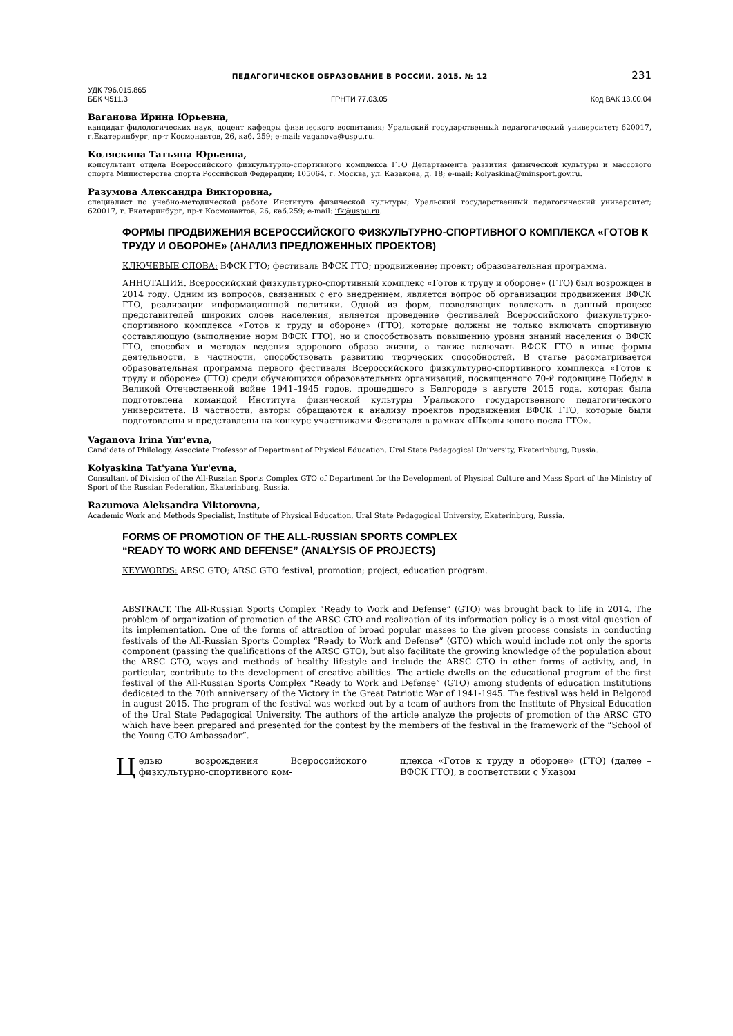ПЕДАГОГИЧЕСКОЕ ОБРАЗОВАНИЕ В РОССИИ. 2015. № 12 231
УДК 796.015.865
ББК Ч511.3 ГРНТИ 77.03.05 Код ВАК 13.00.04
Ваганова Ирина Юрьевна,
кандидат филологических наук, доцент кафедры физического воспитания; Уральский государственный педагогический университет; 620017, г.Екатеринбург, пр-т Космонавтов, 26, каб. 259; e-mail: vaganova@uspu.ru.
Коляскина Татьяна Юрьевна,
консультант отдела Всероссийского физкультурно-спортивного комплекса ГТО Департамента развития физической культуры и массового спорта Министерства спорта Российской Федерации; 105064, г. Москва, ул. Казакова, д. 18; e-mail: Kolyaskina@minsport.gov.ru.
Разумова Александра Викторовна,
специалист по учебно-методической работе Института физической культуры; Уральский государственный педагогический университет; 620017, г. Екатеринбург, пр-т Космонавтов, 26, каб.259; e-mail: ifk@uspu.ru.
ФОРМЫ ПРОДВИЖЕНИЯ ВСЕРОССИЙСКОГО ФИЗКУЛЬТУРНО-СПОРТИВНОГО КОМПЛЕКСА «ГОТОВ К ТРУДУ И ОБОРОНЕ» (АНАЛИЗ ПРЕДЛОЖЕННЫХ ПРОЕКТОВ)
КЛЮЧЕВЫЕ СЛОВА: ВФСК ГТО; фестиваль ВФСК ГТО; продвижение; проект; образовательная программа.
АННОТАЦИЯ. Всероссийский физкультурно-спортивный комплекс «Готов к труду и обороне» (ГТО) был возрожден в 2014 году. Одним из вопросов, связанных с его внедрением, является вопрос об организации продвижения ВФСК ГТО, реализации информационной политики. Одной из форм, позволяющих вовлекать в данный процесс представителей широких слоев населения, является проведение фестивалей Всероссийского физкультурно-спортивного комплекса «Готов к труду и обороне» (ГТО), которые должны не только включать спортивную составляющую (выполнение норм ВФСК ГТО), но и способствовать повышению уровня знаний населения о ВФСК ГТО, способах и методах ведения здорового образа жизни, а также включать ВФСК ГТО в иные формы деятельности, в частности, способствовать развитию творческих способностей. В статье рассматривается образовательная программа первого фестиваля Всероссийского физкультурно-спортивного комплекса «Готов к труду и обороне» (ГТО) среди обучающихся образовательных организаций, посвященного 70-й годовщине Победы в Великой Отечественной войне 1941–1945 годов, прошедшего в Белгороде в августе 2015 года, которая была подготовлена командой Института физической культуры Уральского государственного педагогического университета. В частности, авторы обращаются к анализу проектов продвижения ВФСК ГТО, которые были подготовлены и представлены на конкурс участниками Фестиваля в рамках «Школы юного посла ГТО».
Vaganova Irina Yur'evna,
Candidate of Philology, Associate Professor of Department of Physical Education, Ural State Pedagogical University, Ekaterinburg, Russia.
Kolyaskina Tat'yana Yur'evna,
Consultant of Division of the All-Russian Sports Complex GTO of Department for the Development of Physical Culture and Mass Sport of the Ministry of Sport of the Russian Federation, Ekaterinburg, Russia.
Razumova Aleksandra Viktorovna,
Academic Work and Methods Specialist, Institute of Physical Education, Ural State Pedagogical University, Ekaterinburg, Russia.
FORMS OF PROMOTION OF THE ALL-RUSSIAN SPORTS COMPLEX
“READY TO WORK AND DEFENSE” (ANALYSIS OF PROJECTS)
KEYWORDS: ARSC GTO; ARSC GTO festival; promotion; project; education program.
ABSTRACT. The All-Russian Sports Complex “Ready to Work and Defense” (GTO) was brought back to life in 2014. The problem of organization of promotion of the ARSC GTO and realization of its information policy is a most vital question of its implementation. One of the forms of attraction of broad popular masses to the given process consists in conducting festivals of the All-Russian Sports Complex “Ready to Work and Defense” (GTO) which would include not only the sports component (passing the qualifications of the ARSC GTO), but also facilitate the growing knowledge of the population about the ARSC GTO, ways and methods of healthy lifestyle and include the ARSC GTO in other forms of activity, and, in particular, contribute to the development of creative abilities. The article dwells on the educational program of the first festival of the All-Russian Sports Complex “Ready to Work and Defense” (GTO) among students of education institutions dedicated to the 70th anniversary of the Victory in the Great Patriotic War of 1941-1945. The festival was held in Belgorod in august 2015. The program of the festival was worked out by a team of authors from the Institute of Physical Education of the Ural State Pedagogical University. The authors of the article analyze the projects of promotion of the ARSC GTO which have been prepared and presented for the contest by the members of the festival in the framework of the “School of the Young GTO Ambassador”.
Целью возрождения Всероссийского физкультурно-спортивного ком-
плекса «Готов к труду и обороне» (ГТО) (далее – ВФСК ГТО), в соответствии с Указом